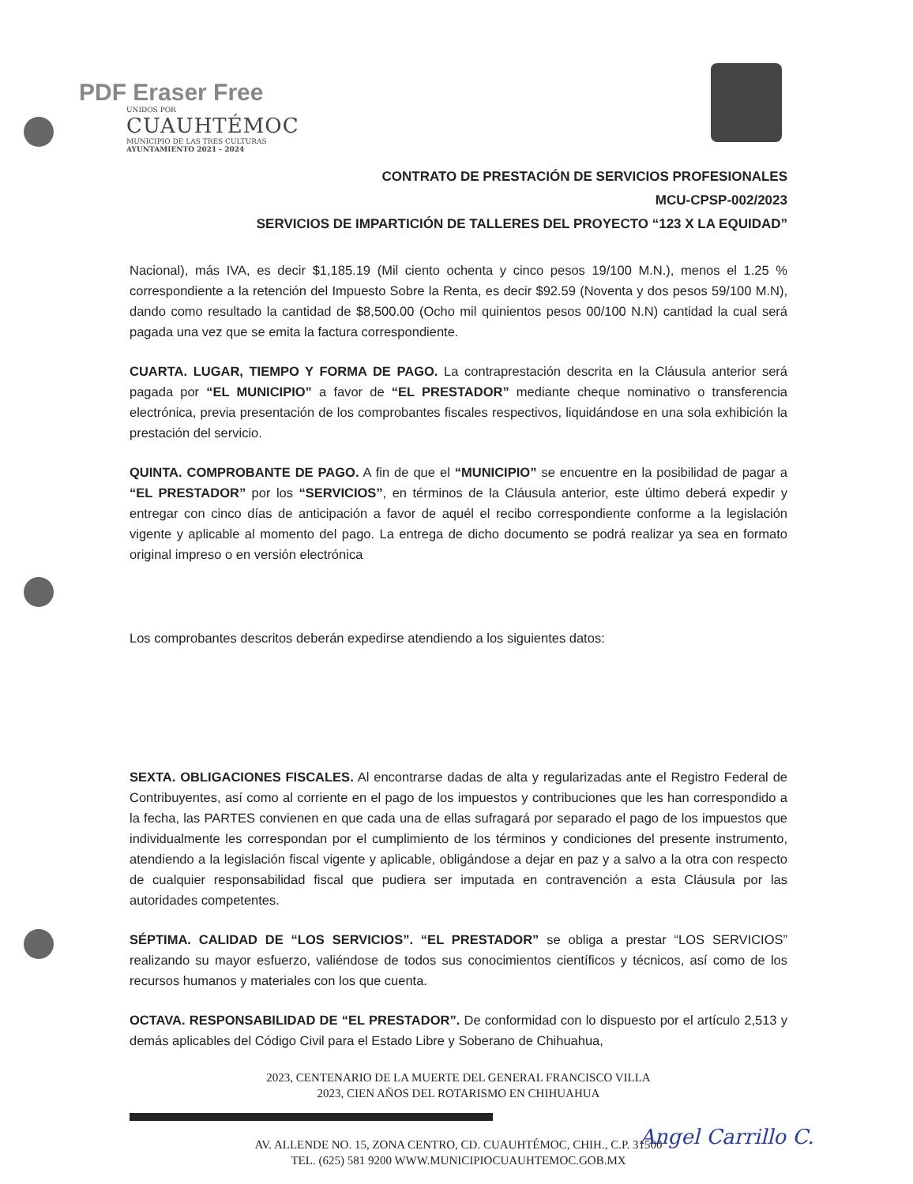PDF Eraser Free
UNIDOS POR
CUAUHTÉMOC
MUNICIPIO DE LAS TRES CULTURAS
AYUNTAMIENTO 2021 - 2024
CONTRATO DE PRESTACIÓN DE SERVICIOS PROFESIONALES
MCU-CPSP-002/2023
SERVICIOS DE IMPARTICIÓN DE TALLERES DEL PROYECTO “123 X LA EQUIDAD”
Nacional), más IVA, es decir $1,185.19 (Mil ciento ochenta y cinco pesos 19/100 M.N.), menos el 1.25 % correspondiente a la retención del Impuesto Sobre la Renta, es decir $92.59 (Noventa y dos pesos 59/100 M.N), dando como resultado la cantidad de $8,500.00 (Ocho mil quinientos pesos 00/100 N.N) cantidad la cual será pagada una vez que se emita la factura correspondiente.
CUARTA. LUGAR, TIEMPO Y FORMA DE PAGO. La contraprestación descrita en la Cláusula anterior será pagada por “EL MUNICIPIO” a favor de “EL PRESTADOR” mediante cheque nominativo o transferencia electrónica, previa presentación de los comprobantes fiscales respectivos, liquidándose en una sola exhibición la prestación del servicio.
QUINTA. COMPROBANTE DE PAGO. A fin de que el “MUNICIPIO” se encuentre en la posibilidad de pagar a “EL PRESTADOR” por los “SERVICIOS”, en términos de la Cláusula anterior, este último deberá expedir y entregar con cinco días de anticipación a favor de aquél el recibo correspondiente conforme a la legislación vigente y aplicable al momento del pago. La entrega de dicho documento se podrá realizar ya sea en formato original impreso o en versión electrónica
Los comprobantes descritos deberán expedirse atendiendo a los siguientes datos:
SEXTA. OBLIGACIONES FISCALES. Al encontrarse dadas de alta y regularizadas ante el Registro Federal de Contribuyentes, así como al corriente en el pago de los impuestos y contribuciones que les han correspondido a la fecha, las PARTES convienen en que cada una de ellas sufragará por separado el pago de los impuestos que individualmente les correspondan por el cumplimiento de los términos y condiciones del presente instrumento, atendiendo a la legislación fiscal vigente y aplicable, obligándose a dejar en paz y a salvo a la otra con respecto de cualquier responsabilidad fiscal que pudiera ser imputada en contravención a esta Cláusula por las autoridades competentes.
SÉPTIMA. CALIDAD DE “LOS SERVICIOS”. “EL PRESTADOR” se obliga a prestar “LOS SERVICIOS” realizando su mayor esfuerzo, valiéndose de todos sus conocimientos científicos y técnicos, así como de los recursos humanos y materiales con los que cuenta.
OCTAVA. RESPONSABILIDAD DE “EL PRESTADOR”. De conformidad con lo dispuesto por el artículo 2,513 y demás aplicables del Código Civil para el Estado Libre y Soberano de Chihuahua,
2023, CENTENARIO DE LA MUERTE DEL GENERAL FRANCISCO VILLA
2023, CIEN AÑOS DEL ROTARISMO EN CHIHUAHUA
AV. ALLENDE NO. 15, ZONA CENTRO, CD. CUAUHTÉMOC, CHIH., C.P. 31500
TEL. (625) 581 9200 WWW.MUNICIPIOCUAUHTEMOC.GOB.MX
Angel Carrillo C.